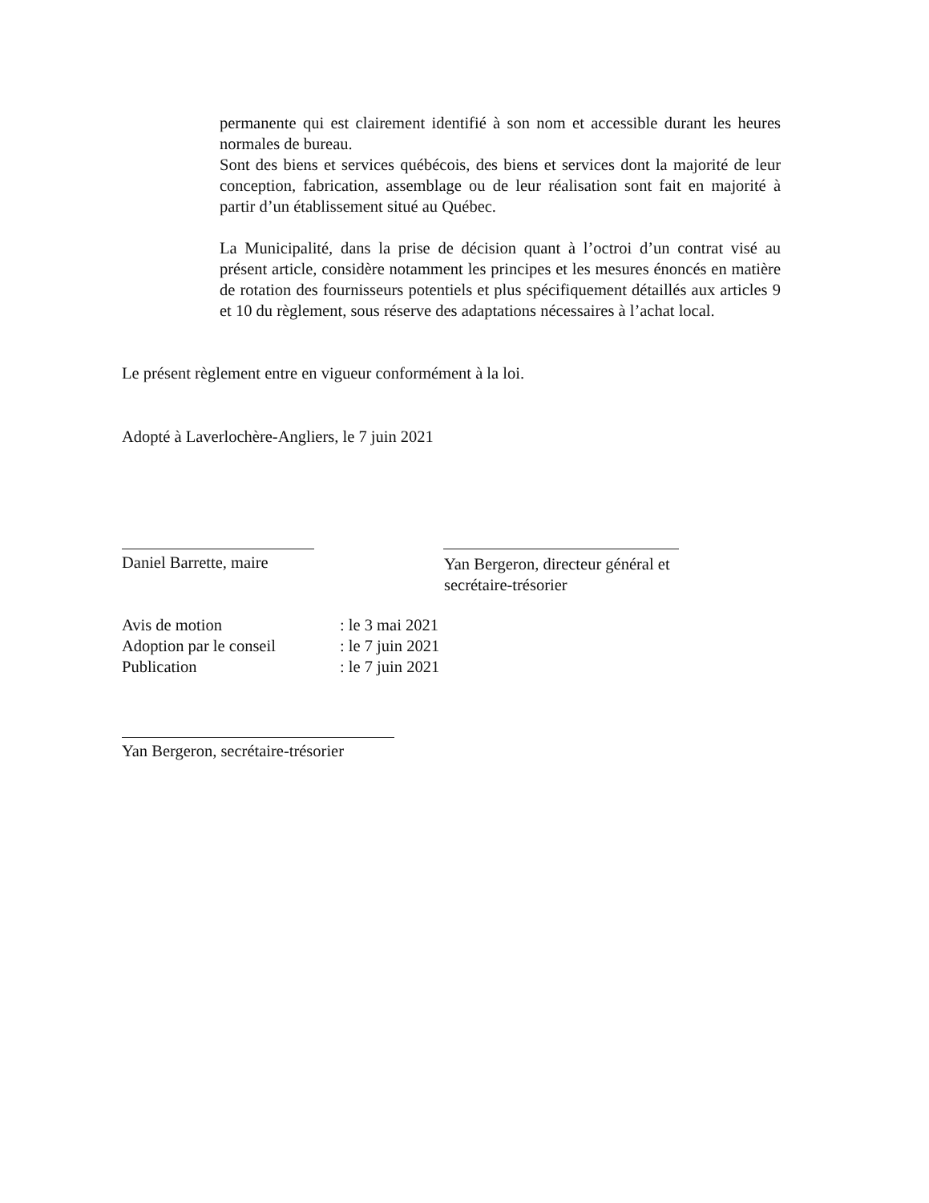permanente qui est clairement identifié à son nom et accessible durant les heures normales de bureau.
Sont des biens et services québécois, des biens et services dont la majorité de leur conception, fabrication, assemblage ou de leur réalisation sont fait en majorité à partir d’un établissement situé au Québec.
La Municipalité, dans la prise de décision quant à l’octroi d’un contrat visé au présent article, considère notamment les principes et les mesures énoncés en matière de rotation des fournisseurs potentiels et plus spécifiquement détaillés aux articles 9 et 10 du règlement, sous réserve des adaptations nécessaires à l’achat local.
Le présent règlement entre en vigueur conformément à la loi.
Adopté à Laverlochère-Angliers, le 7 juin 2021
Daniel Barrette, maire
Yan Bergeron, directeur général et
secrétaire-trésorier
Avis de motion: le 3 mai 2021
Adoption par le conseil: le 7 juin 2021
Publication: le 7 juin 2021
Yan Bergeron, secrétaire-trésorier